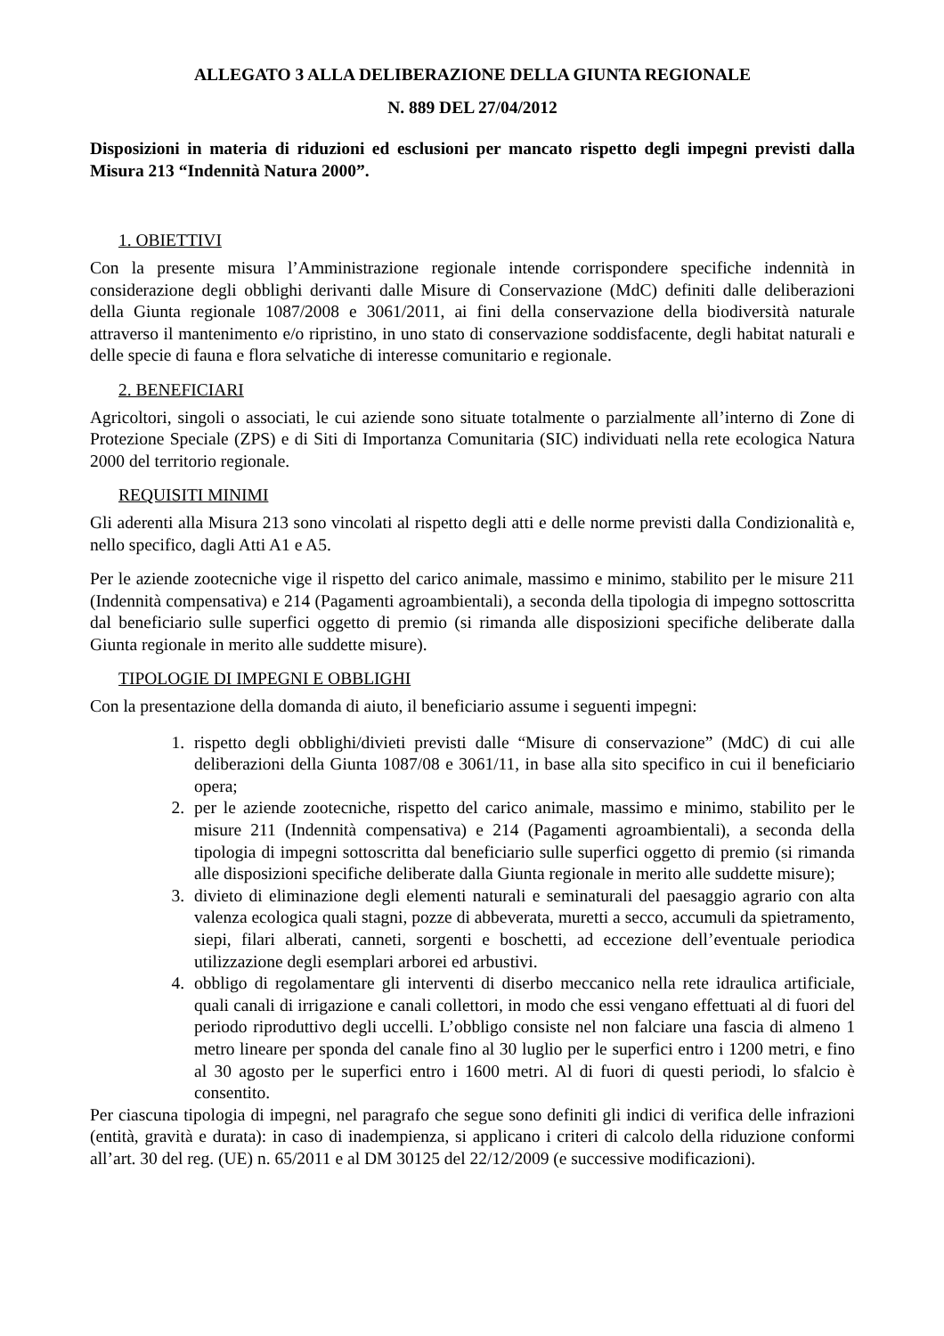ALLEGATO 3 ALLA DELIBERAZIONE DELLA GIUNTA REGIONALE
N. 889 DEL 27/04/2012
Disposizioni in materia di riduzioni ed esclusioni per mancato rispetto degli impegni previsti dalla Misura 213 “Indennità Natura 2000”.
1. OBIETTIVI
Con la presente misura l’Amministrazione regionale intende corrispondere specifiche indennità in considerazione degli obblighi derivanti dalle Misure di Conservazione (MdC) definiti dalle deliberazioni della Giunta regionale 1087/2008 e 3061/2011, ai fini della conservazione della biodiversità naturale attraverso il mantenimento e/o ripristino, in uno stato di conservazione soddisfacente, degli habitat naturali e delle specie di fauna e flora selvatiche di interesse comunitario e regionale.
2. BENEFICIARI
Agricoltori, singoli o associati, le cui aziende sono situate totalmente o parzialmente all’interno di Zone di Protezione Speciale (ZPS) e di Siti di Importanza Comunitaria (SIC) individuati nella rete ecologica Natura 2000 del territorio regionale.
REQUISITI MINIMI
Gli aderenti alla Misura 213 sono vincolati al rispetto degli atti e delle norme previsti dalla Condizionalità e, nello specifico, dagli Atti A1 e A5.
Per le aziende zootecniche vige il rispetto del carico animale, massimo e minimo, stabilito per le misure 211 (Indennità compensativa) e 214 (Pagamenti agroambientali), a seconda della tipologia di impegno sottoscritta dal beneficiario sulle superfici oggetto di premio (si rimanda alle disposizioni specifiche deliberate dalla Giunta regionale in merito alle suddette misure).
TIPOLOGIE DI IMPEGNI E OBBLIGHI
Con la presentazione della domanda di aiuto, il beneficiario assume i seguenti impegni:
1. rispetto degli obblighi/divieti previsti dalle “Misure di conservazione” (MdC) di cui alle deliberazioni della Giunta 1087/08 e 3061/11, in base alla sito specifico in cui il beneficiario opera;
2. per le aziende zootecniche, rispetto del carico animale, massimo e minimo, stabilito per le misure 211 (Indennità compensativa) e 214 (Pagamenti agroambientali), a seconda della tipologia di impegni sottoscritta dal beneficiario sulle superfici oggetto di premio (si rimanda alle disposizioni specifiche deliberate dalla Giunta regionale in merito alle suddette misure);
3. divieto di eliminazione degli elementi naturali e seminaturali del paesaggio agrario con alta valenza ecologica quali stagni, pozze di abbeverata, muretti a secco, accumuli da spietramento, siepi, filari alberati, canneti, sorgenti e boschetti, ad eccezione dell’eventuale periodica utilizzazione degli esemplari arborei ed arbustivi.
4. obbligo di regolamentare gli interventi di diserbo meccanico nella rete idraulica artificiale, quali canali di irrigazione e canali collettori, in modo che essi vengano effettuati al di fuori del periodo riproduttivo degli uccelli. L’obbligo consiste nel non falciare una fascia di almeno 1 metro lineare per sponda del canale fino al 30 luglio per le superfici entro i 1200 metri, e fino al 30 agosto per le superfici entro i 1600 metri. Al di fuori di questi periodi, lo sfalcio è consentito.
Per ciascuna tipologia di impegni, nel paragrafo che segue sono definiti gli indici di verifica delle infrazioni (entità, gravità e durata): in caso di inadempienza, si applicano i criteri di calcolo della riduzione conformi all’art. 30 del reg. (UE) n. 65/2011 e al DM 30125 del 22/12/2009 (e successive modificazioni).